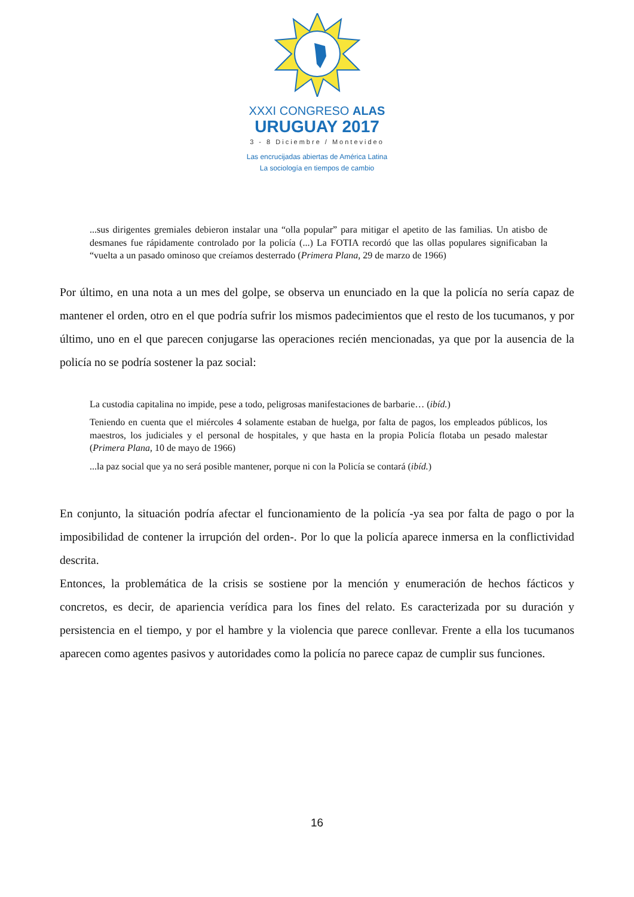XXXI CONGRESO ALAS
URUGUAY 2017
3 - 8 Diciembre / Montevideo
Las encrucijadas abiertas de América Latina
La sociología en tiempos de cambio
...sus dirigentes gremiales debieron instalar una “olla popular” para mitigar el apetito de las familias. Un atisbo de desmanes fue rápidamente controlado por la policía (...) La FOTIA recordó que las ollas populares significaban la “vuelta a un pasado ominoso que creíamos desterrado (Primera Plana, 29 de marzo de 1966)
Por último, en una nota a un mes del golpe, se observa un enunciado en la que la policía no sería capaz de mantener el orden, otro en el que podría sufrir los mismos padecimientos que el resto de los tucumanos, y por último, uno en el que parecen conjugarse las operaciones recién mencionadas, ya que por la ausencia de la policía no se podría sostener la paz social:
La custodia capitalina no impide, pese a todo, peligrosas manifestaciones de barbarie… (ibíd.)
Teniendo en cuenta que el miércoles 4 solamente estaban de huelga, por falta de pagos, los empleados públicos, los maestros, los judiciales y el personal de hospitales, y que hasta en la propia Policía flotaba un pesado malestar (Primera Plana, 10 de mayo de 1966)
...la paz social que ya no será posible mantener, porque ni con la Policía se contará (ibíd.)
En conjunto, la situación podría afectar el funcionamiento de la policía -ya sea por falta de pago o por la imposibilidad de contener la irrupción del orden-. Por lo que la policía aparece inmersa en la conflictividad descrita.
Entonces, la problemática de la crisis se sostiene por la mención y enumeración de hechos fácticos y concretos, es decir, de apariencia verídica para los fines del relato. Es caracterizada por su duración y persistencia en el tiempo, y por el hambre y la violencia que parece conllevar. Frente a ella los tucumanos aparecen como agentes pasivos y autoridades como la policía no parece capaz de cumplir sus funciones.
16